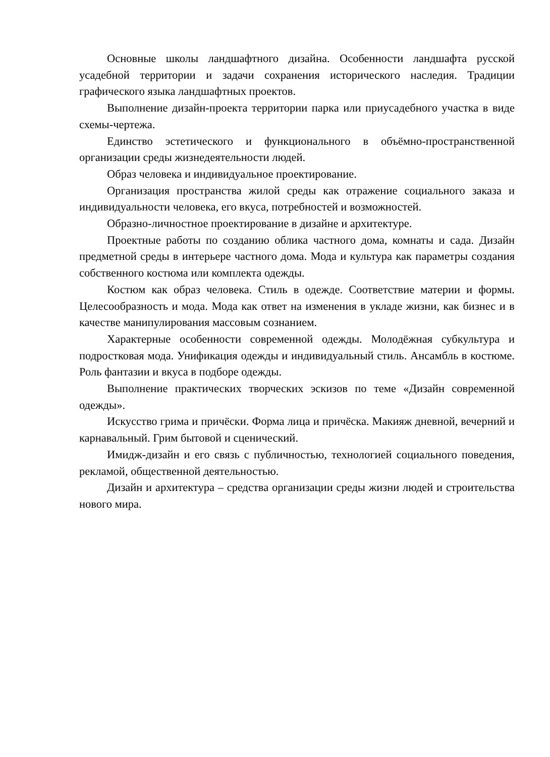Основные школы ландшафтного дизайна. Особенности ландшафта русской усадебной территории и задачи сохранения исторического наследия. Традиции графического языка ландшафтных проектов.
Выполнение дизайн-проекта территории парка или приусадебного участка в виде схемы-чертежа.
Единство эстетического и функционального в объёмно-пространственной организации среды жизнедеятельности людей.
Образ человека и индивидуальное проектирование.
Организация пространства жилой среды как отражение социального заказа и индивидуальности человека, его вкуса, потребностей и возможностей.
Образно-личностное проектирование в дизайне и архитектуре.
Проектные работы по созданию облика частного дома, комнаты и сада. Дизайн предметной среды в интерьере частного дома. Мода и культура как параметры создания собственного костюма или комплекта одежды.
Костюм как образ человека. Стиль в одежде. Соответствие материи и формы. Целесообразность и мода. Мода как ответ на изменения в укладе жизни, как бизнес и в качестве манипулирования массовым сознанием.
Характерные особенности современной одежды. Молодёжная субкультура и подростковая мода. Унификация одежды и индивидуальный стиль. Ансамбль в костюме. Роль фантазии и вкуса в подборе одежды.
Выполнение практических творческих эскизов по теме «Дизайн современной одежды».
Искусство грима и причёски. Форма лица и причёска. Макияж дневной, вечерний и карнавальный. Грим бытовой и сценический.
Имидж-дизайн и его связь с публичностью, технологией социального поведения, рекламой, общественной деятельностью.
Дизайн и архитектура – средства организации среды жизни людей и строительства нового мира.